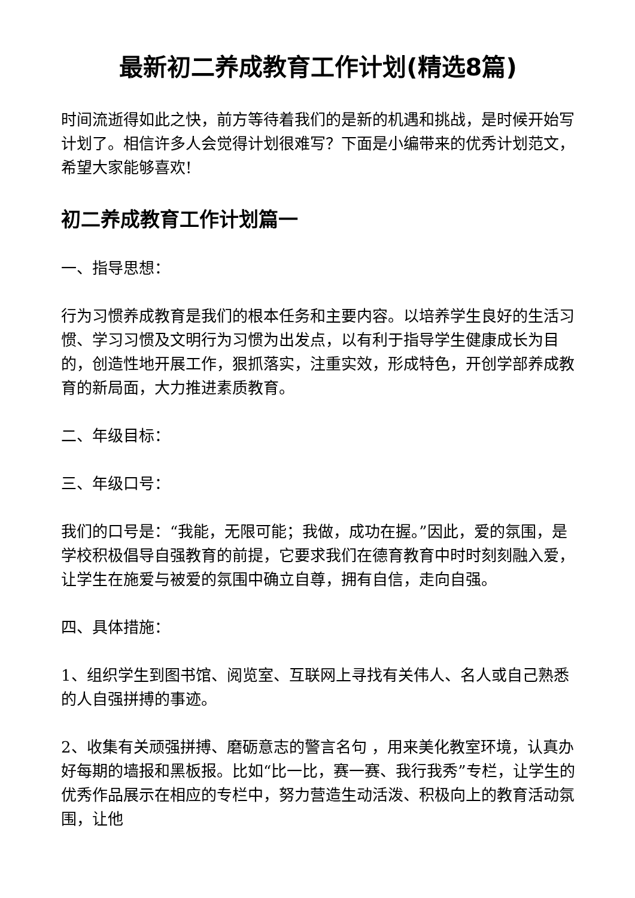最新初二养成教育工作计划(精选8篇)
时间流逝得如此之快，前方等待着我们的是新的机遇和挑战，是时候开始写计划了。相信许多人会觉得计划很难写？下面是小编带来的优秀计划范文，希望大家能够喜欢!
初二养成教育工作计划篇一
一、指导思想：
行为习惯养成教育是我们的根本任务和主要内容。以培养学生良好的生活习惯、学习习惯及文明行为习惯为出发点，以有利于指导学生健康成长为目的，创造性地开展工作，狠抓落实，注重实效，形成特色，开创学部养成教育的新局面，大力推进素质教育。
二、年级目标：
三、年级口号：
我们的口号是：“我能，无限可能；我做，成功在握。”因此，爱的氛围，是学校积极倡导自强教育的前提，它要求我们在德育教育中时时刻刻融入爱，让学生在施爱与被爱的氛围中确立自尊，拥有自信，走向自强。
四、具体措施：
1、组织学生到图书馆、阅览室、互联网上寻找有关伟人、名人或自己熟悉的人自强拼搏的事迹。
2、收集有关顽强拼搏、磨砺意志的警言名句 ，用来美化教室环境，认真办好每期的墙报和黑板报。比如“比一比，赛一赛、我行我秀”专栏，让学生的优秀作品展示在相应的专栏中，努力营造生动活泼、积极向上的教育活动氛围，让他